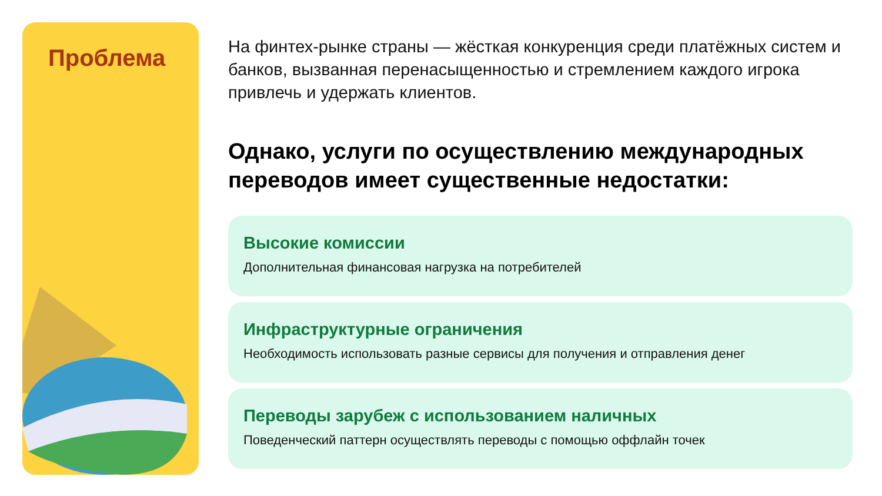Проблема
На финтех-рынке страны — жёсткая конкуренция среди платёжных систем и банков, вызванная перенасыщенностью и стремлением каждого игрока привлечь и удержать клиентов.
Однако, услуги по осуществлению международных переводов имеет существенные недостатки:
Высокие комиссии
Дополнительная финансовая нагрузка на потребителей
Инфраструктурные ограничения
Необходимость использовать разные сервисы для получения и отправления денег
Переводы зарубеж с использованием наличных
Поведенческий паттерн осуществлять переводы с помощью оффлайн точек